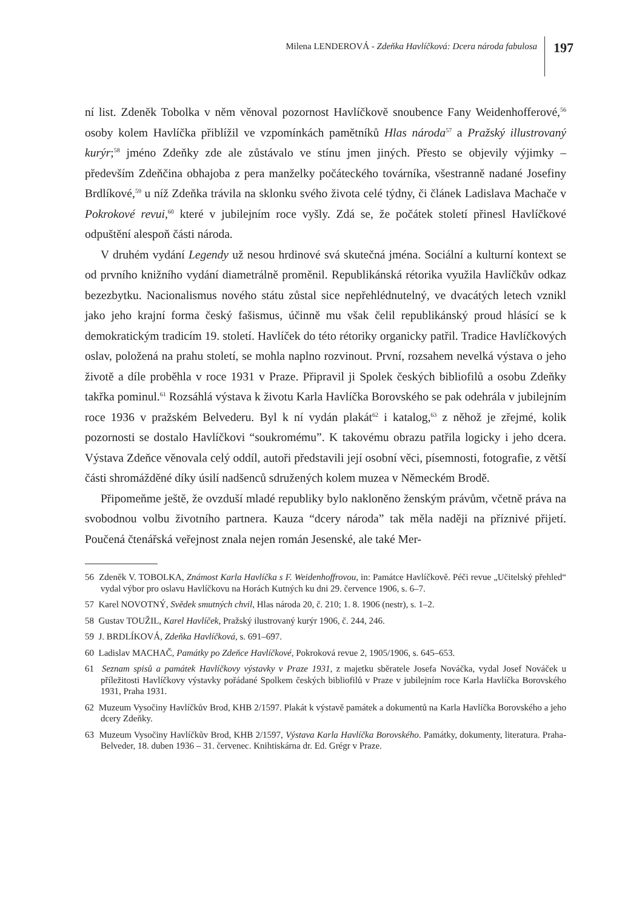Milena LENDEROVÁ - Zdeňka Havlíčková: Dcera národa fabulosa
197
ní list. Zdeněk Tobolka v něm věnoval pozornost Havlíčkově snoubence Fany Weidenhofferové,<sup>56</sup> osoby kolem Havlíčka přiblížil ve vzpomínkách pamětníků Hlas národa<sup>57</sup> a Pražský illustrovaný kurýr;<sup>58</sup> jméno Zdeňky zde ale zůstávalo ve stínu jmen jiných. Přesto se objevily výjimky – především Zdeňčina obhajoba z pera manželky počáteckého továrníka, všestranně nadané Josefiny Brdlíkové,<sup>59</sup> u níž Zdeňka trávila na sklonku svého života celé týdny, či článek Ladislava Machače v Pokrokové revui,<sup>60</sup> které v jubilejním roce vyšly. Zdá se, že počátek století přinesl Havlíčkové odpuštění alespoň části národa.
V druhém vydání Legendy už nesou hrdinové svá skutečná jména. Sociální a kulturní kontext se od prvního knižního vydání diametrálně proměnil. Republikánská rétorika využila Havlíčkův odkaz bezezbytku. Nacionalismus nového státu zůstal sice nepřehlédnutelný, ve dvacátých letech vznikl jako jeho krajní forma český fašismus, účinně mu však čelil republikánský proud hlásící se k demokratickým tradicím 19. století. Havlíček do této rétoriky organicky patřil. Tradice Havlíčkových oslav, položená na prahu století, se mohla naplno rozvinout. První, rozsahem nevelká výstava o jeho životě a díle proběhla v roce 1931 v Praze. Připravil ji Spolek českých bibliofilů a osobu Zdeňky takřka pominul.<sup>61</sup> Rozsáhlá výstava k životu Karla Havlíčka Borovského se pak odehrála v jubilejním roce 1936 v pražském Belvederu. Byl k ní vydán plakát<sup>62</sup> i katalog,<sup>63</sup> z něhož je zřejmé, kolik pozornosti se dostalo Havlíčkovi “soukromému”. K takovému obrazu patřila logicky i jeho dcera. Výstava Zdeňce věnovala celý oddíl, autoři představili její osobní věci, písemnosti, fotografie, z větší části shromážděné díky úsilí nadšenců sdružených kolem muzea v Německém Brodě.
Připomeňme ještě, že ovzduší mladé republiky bylo nakloněno ženským právům, včetně práva na svobodnou volbu životního partnera. Kauza “dcery národa” tak měla naději na příznivé přijetí. Poučená čtenářská veřejnost znala nejen román Jesenské, ale také Mer-
56 Zdeněk V. TOBOLKA, Známost Karla Havlíčka s F. Weidenhoffrovou, in: Památce Havlíčkově. Péči revue „Učitelský přehled“ vydal výbor pro oslavu Havlíčkovu na Horách Kutných ku dni 29. července 1906, s. 6–7.
57 Karel NOVOTNÝ, Svědek smutných chvil, Hlas národa 20, č. 210; 1. 8. 1906 (nestr), s. 1–2.
58 Gustav TOUŽIL, Karel Havlíček, Pražský ilustrovaný kurýr 1906, č. 244, 246.
59 J. BRDLÍKOVÁ, Zdeňka Havlíčková, s. 691–697.
60 Ladislav MACHAČ, Památky po Zdeňce Havlíčkové, Pokroková revue 2, 1905/1906, s. 645–653.
61 Seznam spisů a památek Havlíčkovy výstavky v Praze 1931, z majetku sběratele Josefa Nováčka, vydal Josef Nováček u příležitosti Havlíčkovy výstavky pořádané Spolkem českých bibliofilů v Praze v jubilejním roce Karla Havlíčka Borovského 1931, Praha 1931.
62 Muzeum Vysočiny Havlíčkův Brod, KHB 2/1597. Plakát k výstavě památek a dokumentů na Karla Havlíčka Borovského a jeho dcery Zdeňky.
63 Muzeum Vysočiny Havlíčkův Brod, KHB 2/1597, Výstava Karla Havlíčka Borovského. Památky, dokumenty, literatura. Praha-Belveder, 18. duben 1936 – 31. červenec. Knihtiskárna dr. Ed. Grégr v Praze.